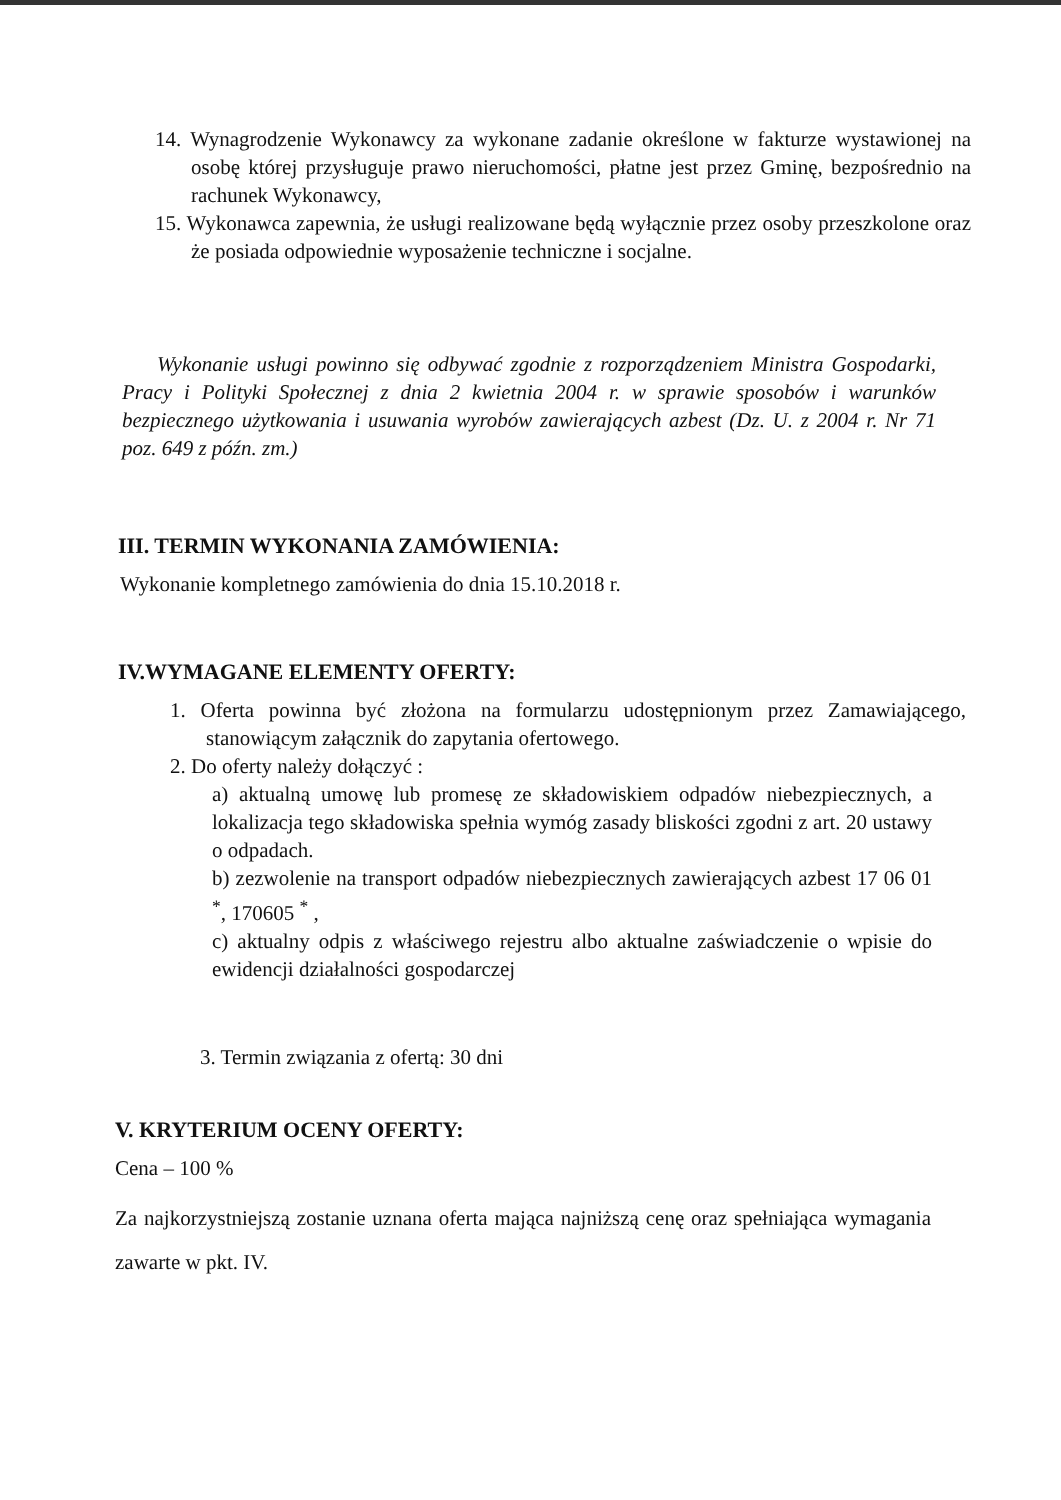14. Wynagrodzenie Wykonawcy za wykonane zadanie określone w fakturze wystawionej na osobę której przysługuje prawo nieruchomości, płatne jest przez Gminę, bezpośrednio na rachunek Wykonawcy,
15. Wykonawca zapewnia, że usługi realizowane będą wyłącznie przez osoby przeszkolone oraz że posiada odpowiednie wyposażenie techniczne i socjalne.
Wykonanie usługi powinno się odbywać zgodnie z rozporządzeniem Ministra Gospodarki, Pracy i Polityki Społecznej z dnia 2 kwietnia 2004 r. w sprawie sposobów i warunków bezpiecznego użytkowania i usuwania wyrobów zawierających azbest (Dz. U. z 2004 r. Nr 71 poz. 649 z późn. zm.)
III. TERMIN WYKONANIA ZAMÓWIENIA:
Wykonanie kompletnego zamówienia do dnia 15.10.2018 r.
IV.WYMAGANE ELEMENTY OFERTY:
1. Oferta powinna być złożona na formularzu udostępnionym przez Zamawiającego, stanowiącym załącznik do zapytania ofertowego.
2. Do oferty należy dołączyć :
a) aktualną umowę lub promesę ze składowiskiem odpadów niebezpiecznych, a lokalizacja tego składowiska spełnia wymóg zasady bliskości zgodni z art. 20 ustawy o odpadach.
b) zezwolenie na transport odpadów niebezpiecznych zawierających azbest 17 06 01 <sup>*</sup>, 170605 <sup>*</sup> ,
c) aktualny odpis z właściwego rejestru albo aktualne zaświadczenie o wpisie do ewidencji działalności gospodarczej
3. Termin związania z ofertą: 30 dni
V. KRYTERIUM OCENY OFERTY:
Cena – 100 %
Za najkorzystniejszą zostanie uznana oferta mająca najniższą cenę oraz spełniająca wymagania zawarte w pkt. IV.